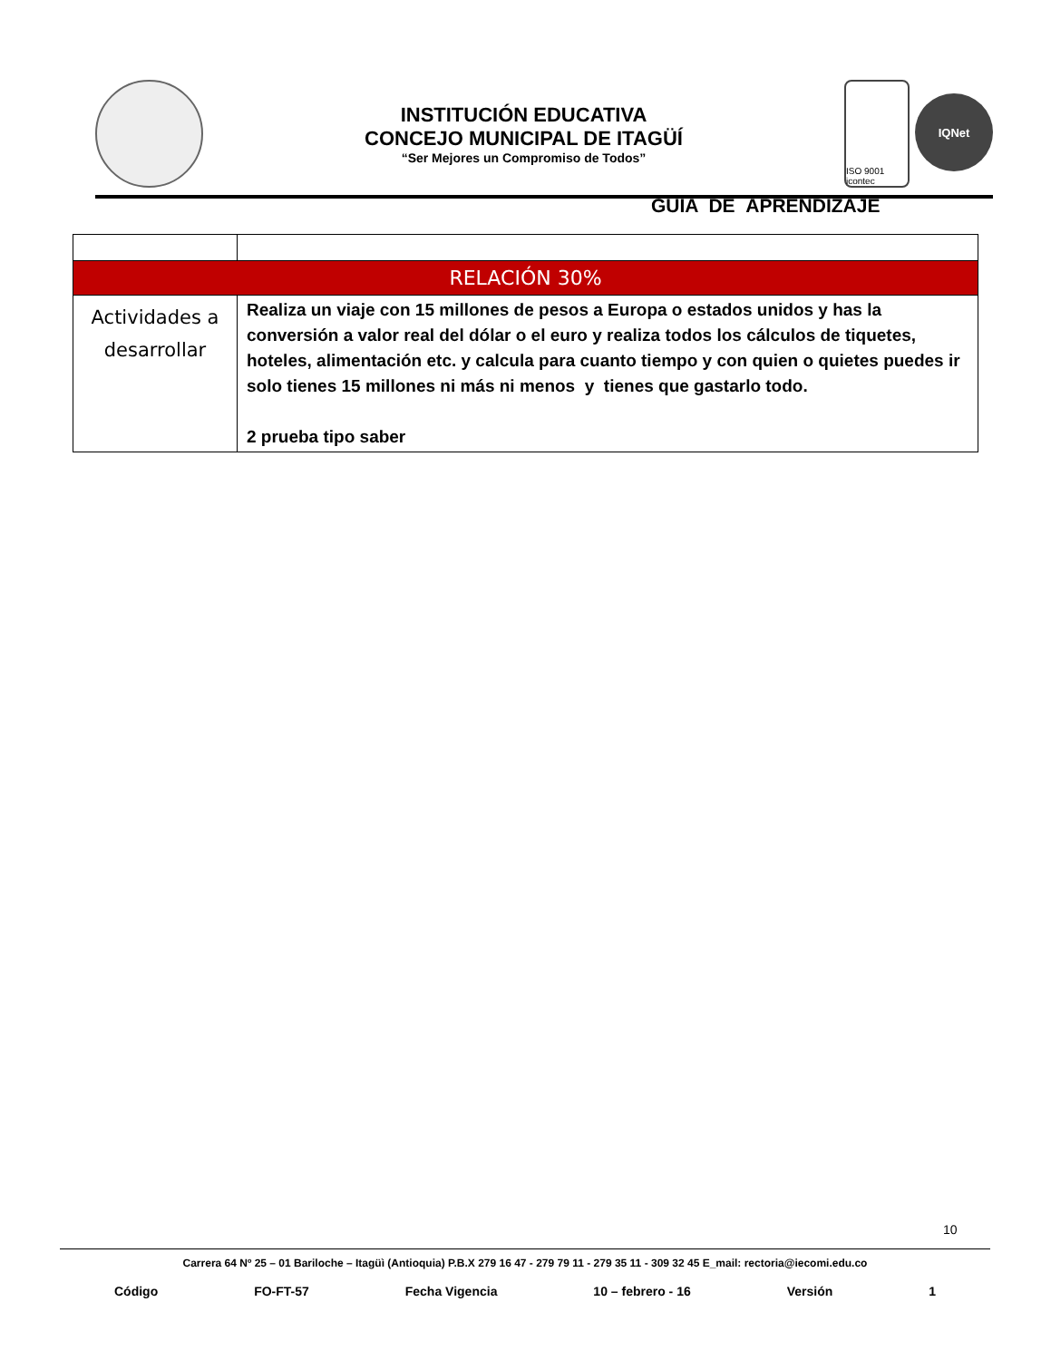INSTITUCIÓN EDUCATIVA
CONCEJO MUNICIPAL DE ITAGÜÍ
“Ser Mejores un Compromiso de Todos”
ISO 9001 icontec
IQNet
GUÍA DE APRENDIZAJE
| RELACIÓN 30% | |
| Actividades a desarrollar | Realiza un viaje con 15 millones de pesos a Europa o estados unidos y has la conversión a valor real del dólar o el euro y realiza todos los cálculos de tiquetes, hoteles, alimentación etc. y calcula para cuanto tiempo y con quien o quietes puedes ir solo tienes 15 millones ni más ni menos y tienes que gastarlo todo. 2 prueba tipo saber |
10
Carrera 64 Nº 25 – 01 Bariloche – Itagüì (Antioquia) P.B.X 279 16 47 - 279 79 11 - 279 35 11 - 309 32 45 E_mail: rectoria@iecomi.edu.co
Código FO-FT-57 Fecha Vigencia 10 – febrero - 16 Versión 1